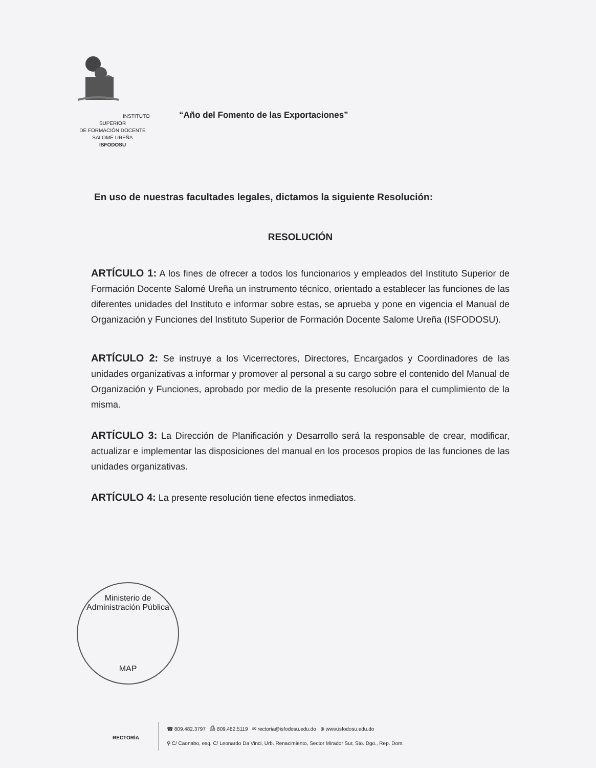INSTITUTO SUPERIOR
DE FORMACIÓN DOCENTE
SALOMÉ UREÑA
ISFODOSU
“Año del Fomento de las Exportaciones”
En uso de nuestras facultades legales, dictamos la siguiente Resolución:
RESOLUCIÓN
ARTÍCULO 1: A los fines de ofrecer a todos los funcionarios y empleados del Instituto Superior de Formación Docente Salomé Ureña un instrumento técnico, orientado a establecer las funciones de las diferentes unidades del Instituto e informar sobre estas, se aprueba y pone en vigencia el Manual de Organización y Funciones del Instituto Superior de Formación Docente Salome Ureña (ISFODOSU).
ARTÍCULO 2: Se instruye a los Vicerrectores, Directores, Encargados y Coordinadores de las unidades organizativas a informar y promover al personal a su cargo sobre el contenido del Manual de Organización y Funciones, aprobado por medio de la presente resolución para el cumplimiento de la misma.
ARTÍCULO 3: La Dirección de Planificación y Desarrollo será la responsable de crear, modificar, actualizar e implementar las disposiciones del manual en los procesos propios de las funciones de las unidades organizativas.
ARTÍCULO 4: La presente resolución tiene efectos inmediatos.
Ministerio de Administración Pública
MAP
RECTORÍA
☎ 809.482.3797 ⎙ 809.482.5119 ✉ rectoria@isfodosu.edu.do ⊕ www.isfodosu.edu.do
⚲ C/ Caonabo, esq. C/ Leonardo Da Vinci, Urb. Renacimiento, Sector Mirador Sur, Sto. Dgo., Rep. Dom.